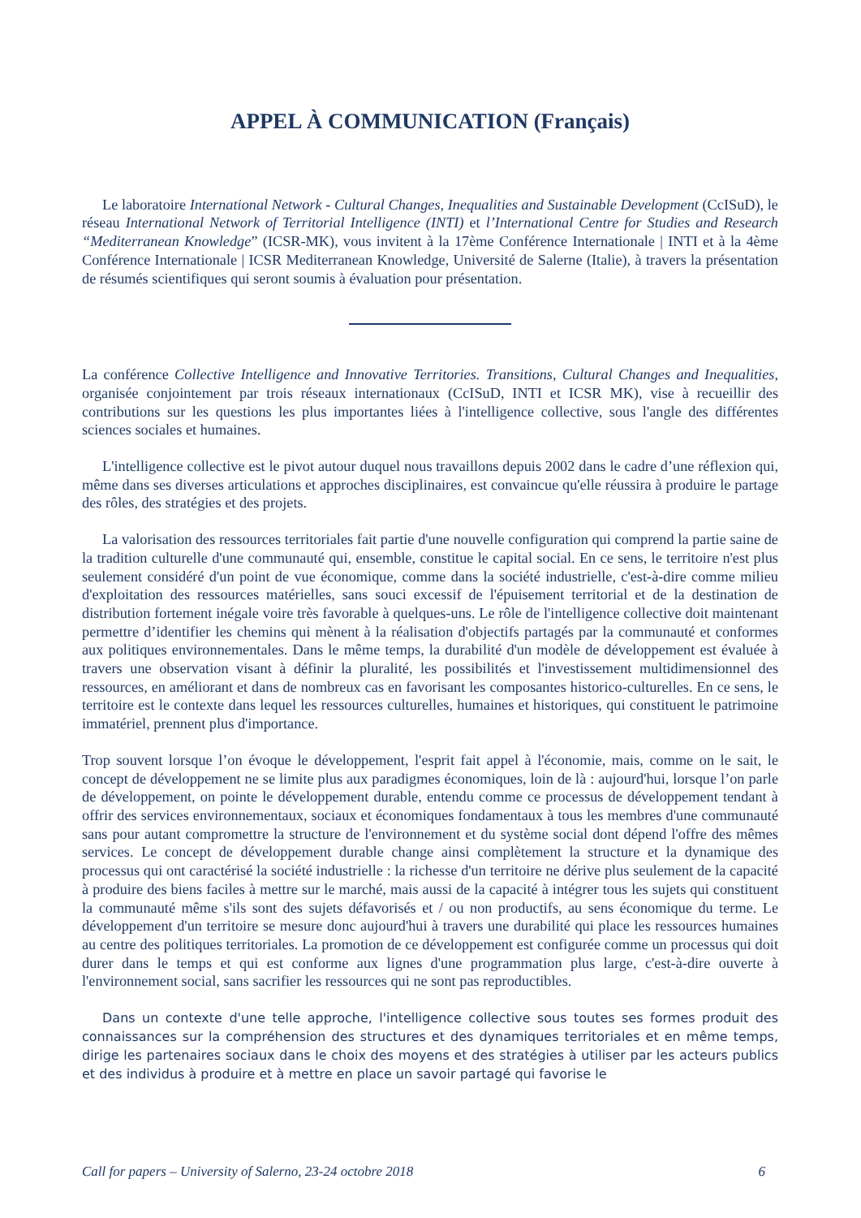APPEL À COMMUNICATION (Français)
Le laboratoire International Network - Cultural Changes, Inequalities and Sustainable Development (CcISuD), le réseau International Network of Territorial Intelligence (INTI) et l’International Centre for Studies and Research “Mediterranean Knowledge” (ICSR-MK), vous invitent à la 17ème Conférence Internationale | INTI et à la 4ème Conférence Internationale | ICSR Mediterranean Knowledge, Université de Salerne (Italie), à travers la présentation de résumés scientifiques qui seront soumis à évaluation pour présentation.
La conférence Collective Intelligence and Innovative Territories. Transitions, Cultural Changes and Inequalities, organisée conjointement par trois réseaux internationaux (CcISuD, INTI et ICSR MK), vise à recueillir des contributions sur les questions les plus importantes liées à l'intelligence collective, sous l'angle des différentes sciences sociales et humaines.
L'intelligence collective est le pivot autour duquel nous travaillons depuis 2002 dans le cadre d’une réflexion qui, même dans ses diverses articulations et approches disciplinaires, est convaincue qu'elle réussira à produire le partage des rôles, des stratégies et des projets.
La valorisation des ressources territoriales fait partie d'une nouvelle configuration qui comprend la partie saine de la tradition culturelle d'une communauté qui, ensemble, constitue le capital social. En ce sens, le territoire n'est plus seulement considéré d'un point de vue économique, comme dans la société industrielle, c'est-à-dire comme milieu d'exploitation des ressources matérielles, sans souci excessif de l'épuisement territorial et de la destination de distribution fortement inégale voire très favorable à quelques-uns. Le rôle de l'intelligence collective doit maintenant permettre d’identifier les chemins qui mènent à la réalisation d'objectifs partagés par la communauté et conformes aux politiques environnementales. Dans le même temps, la durabilité d'un modèle de développement est évaluée à travers une observation visant à définir la pluralité, les possibilités et l'investissement multidimensionnel des ressources, en améliorant et dans de nombreux cas en favorisant les composantes historico-culturelles. En ce sens, le territoire est le contexte dans lequel les ressources culturelles, humaines et historiques, qui constituent le patrimoine immatériel, prennent plus d'importance.
Trop souvent lorsque l’on évoque le développement, l'esprit fait appel à l'économie, mais, comme on le sait, le concept de développement ne se limite plus aux paradigmes économiques, loin de là : aujourd'hui, lorsque l’on parle de développement, on pointe le développement durable, entendu comme ce processus de développement tendant à offrir des services environnementaux, sociaux et économiques fondamentaux à tous les membres d'une communauté sans pour autant compromettre la structure de l'environnement et du système social dont dépend l'offre des mêmes services. Le concept de développement durable change ainsi complètement la structure et la dynamique des processus qui ont caractérisé la société industrielle : la richesse d'un territoire ne dérive plus seulement de la capacité à produire des biens faciles à mettre sur le marché, mais aussi de la capacité à intégrer tous les sujets qui constituent la communauté même s'ils sont des sujets défavorisés et / ou non productifs, au sens économique du terme. Le développement d'un territoire se mesure donc aujourd'hui à travers une durabilité qui place les ressources humaines au centre des politiques territoriales. La promotion de ce développement est configurée comme un processus qui doit durer dans le temps et qui est conforme aux lignes d'une programmation plus large, c'est-à-dire ouverte à l'environnement social, sans sacrifier les ressources qui ne sont pas reproductibles.
Dans un contexte d'une telle approche, l'intelligence collective sous toutes ses formes produit des connaissances sur la compréhension des structures et des dynamiques territoriales et en même temps, dirige les partenaires sociaux dans le choix des moyens et des stratégies à utiliser par les acteurs publics et des individus à produire et à mettre en place un savoir partagé qui favorise le
Call for papers – University of Salerno, 23-24 octobre 2018 6